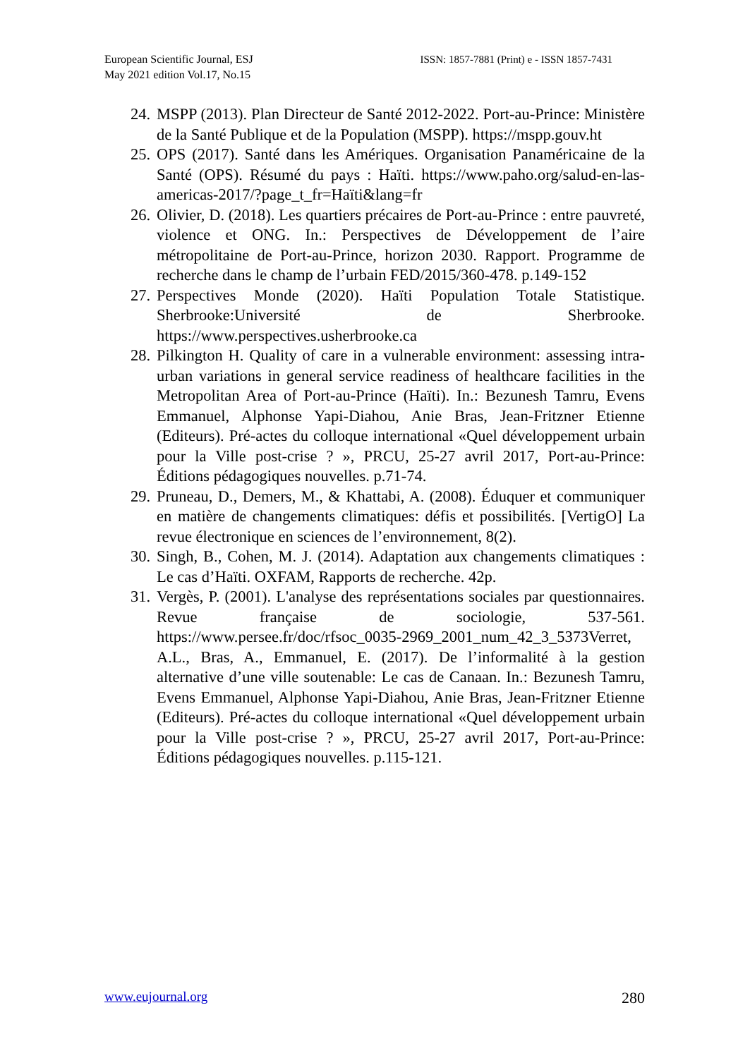European Scientific Journal, ESJ
May 2021 edition Vol.17, No.15
ISSN: 1857-7881 (Print) e - ISSN 1857-7431
24. MSPP (2013). Plan Directeur de Santé 2012-2022. Port-au-Prince: Ministère de la Santé Publique et de la Population (MSPP). https://mspp.gouv.ht
25. OPS (2017). Santé dans les Amériques. Organisation Panaméricaine de la Santé (OPS). Résumé du pays : Haïti. https://www.paho.org/salud-en-las-americas-2017/?page_t_fr=Haïti&lang=fr
26. Olivier, D. (2018). Les quartiers précaires de Port-au-Prince : entre pauvreté, violence et ONG. In.: Perspectives de Développement de l’aire métropolitaine de Port-au-Prince, horizon 2030. Rapport. Programme de recherche dans le champ de l’urbain FED/2015/360-478. p.149-152
27. Perspectives Monde (2020). Haïti Population Totale Statistique. Sherbrooke:Université de Sherbrooke. https://www.perspectives.usherbrooke.ca
28. Pilkington H. Quality of care in a vulnerable environment: assessing intra-urban variations in general service readiness of healthcare facilities in the Metropolitan Area of Port-au-Prince (Haïti). In.: Bezunesh Tamru, Evens Emmanuel, Alphonse Yapi-Diahou, Anie Bras, Jean-Fritzner Etienne (Editeurs). Pré-actes du colloque international «Quel développement urbain pour la Ville post-crise ? », PRCU, 25-27 avril 2017, Port-au-Prince: Éditions pédagogiques nouvelles. p.71-74.
29. Pruneau, D., Demers, M., & Khattabi, A. (2008). Éduquer et communiquer en matière de changements climatiques: défis et possibilités. [VertigO] La revue électronique en sciences de l’environnement, 8(2).
30. Singh, B., Cohen, M. J. (2014). Adaptation aux changements climatiques : Le cas d’Haïti. OXFAM, Rapports de recherche. 42p.
31. Vergès, P. (2001). L'analyse des représentations sociales par questionnaires. Revue française de sociologie, 537-561. https://www.persee.fr/doc/rfsoc_0035-2969_2001_num_42_3_5373Verret, A.L., Bras, A., Emmanuel, E. (2017). De l’informalité à la gestion alternative d’une ville soutenable: Le cas de Canaan. In.: Bezunesh Tamru, Evens Emmanuel, Alphonse Yapi-Diahou, Anie Bras, Jean-Fritzner Etienne (Editeurs). Pré-actes du colloque international «Quel développement urbain pour la Ville post-crise ? », PRCU, 25-27 avril 2017, Port-au-Prince: Éditions pédagogiques nouvelles. p.115-121.
www.eujournal.org 280